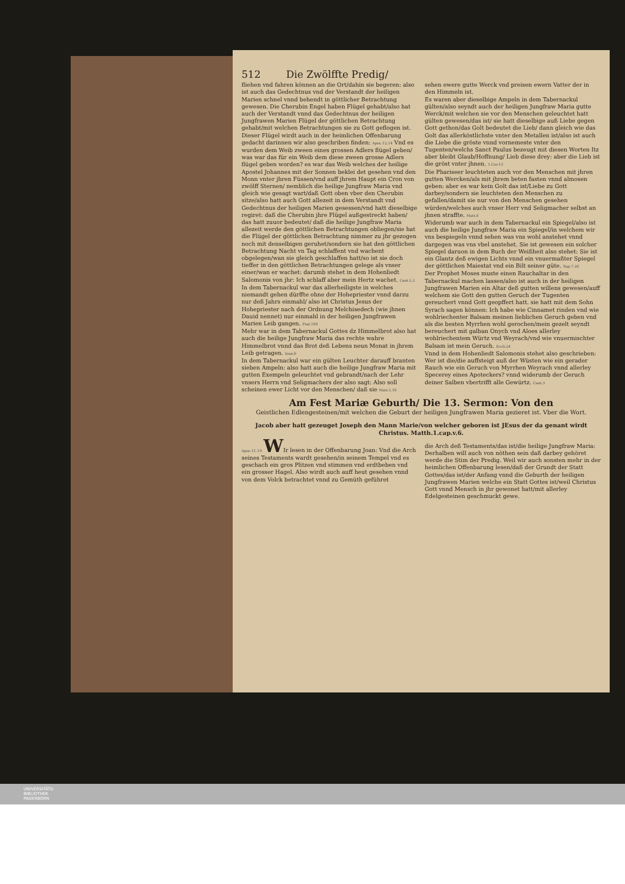512 Die Zwölffte Predig/
fliehen vnd fahren können an die Ort/dahin sie begeren: also ist auch das Gedechtnus vnd der Verstandt der heiligen Marien schnel vnnd behendt in göttlicher Betrachtung gewesen. Die Cherubin Engel haben Flügel gehabt/also hat auch der Verstandt vnnd das Gedechtnus der heiligen Jungfrawen Marien Flügel der göttlichen Betrachtung gehabt/mit welchen Betrachtungen sie zu Gott geflogen ist. Dieser Flügel wirdt auch in der heimlichen Offenbarung gedacht darinnen wir also geschriben finden: Apoc.12.14 Vnd es wurden dem Weib zween eines grossen Adlers flügel geben/ was war das für ein Weib dem diese zween grosse Adlers flügel geben worden? es war das Weib welches der heilige Apostel Johannes mit der Sonnen beklei det gesehen vnd den Monn vnter jhren Füssen/vnd auff jhrem Haupt ein Cron von zwölff Sternen/ nemblich die heilige Jungfraw Maria vnd gleich wie gesagt wart/daß Gott oben vber den Cherubin sitze/also hatt auch Gott allezeit in dem Verstandt vnd Gedechtnus der heiligen Marien gesessen/vnd hatt dieselbige regiret: daß die Cherubin jhre Flügel außgestreckt haben/ das hatt zuuor bedeutet/ daß die heilige Jungfraw Maria allezeit werde den göttlichen Betrachtungen obliegen/sie hat die Flügel der göttlichen Betrachtung nimmer zu jhr gezogen noch mit denselbigen geruhet/sondern sie hat den göttlichen Betrachtung Nacht vn Tag schlaffent vnd wachent obgelegen/wan sie gleich geschlaffen hatt/so ist sie doch tieffer in den göttlichen Betrachtungen gelege als vnser einer/wan er wachet: darumb stehet in dem Hohenliedt Salomonis von jhr: Ich schlaff aber mein Hertz wachet. Cant.5.2
In dem Tabernackul war das allerheiligste in welches niemandt gehen dürffte ohne der Hohepriester vnnd darzu nur deß Jahrs einmahl/ also ist Christus Jesus der Hohepriester nach der Ordnung Melchisedech (wie jhnen Dauid nennet) nur einmahl in der heiligen Jungfrawen Marien Leib gangen. Psal.109
Mehr war in dem Tabernackul Gottes dz Himmelbrot also hat auch die heilige Jungfraw Maria das rechte wahre Himmelbrot vnnd das Brot deß Lebens neun Monat in jhrem Leib getragen. Ioan.6
In dem Tabernackul war ein gülten Leuchter darauff branten sieben Ampeln: also hatt auch die heilige Jungfraw Maria mit gutten Exempeln geleuchtet vnd gebrandt/nach der Lehr vnsers Herrn vnd Seligmachers der also sagt: Also soll scheinen ewer Licht vor den Menschen/ daß sie Matt.5.16
sehen ewere gutte Werck vnd preisen ewern Vatter der in den Himmeln ist.
Es waren aber dieselbige Ampeln in dem Tabernackul gülten/also seyndt auch der heiligen Jungfraw Maria gutte Werck/mit welchen sie vor den Menschen geleuchtet hatt gülten gewesen/das ist/ sie hatt dieselbige auß Liebe gegen Gott gethon/das Golt bedeutet die Lieb/ dann gleich wie das Golt das allerköstlichste vnter den Metallen ist/also ist auch die Liebe die gröste vnnd vornemeste vnter den Tugenten/welchs Sanct Paulus bezeugt mit diesen Worten Itz aber bleibt Glaub/Hoffnung/ Lieb diese drey: aber die Lieb ist die gröst vnter jhnen. 1.Cor.13
Die Phariseer leuchteten auch vor den Menschen mit jhren gutten Wercken/als mit jhrem beten fasten vnnd almosen geben: aber es war kein Golt das ist/Liebe zu Gott darbey/sondern sie leuchteten den Menschen zu gefallen/damit sie nur von den Menschen gesehen würden/welches auch vnser Herr vnd Seligmacher selbst an jhnen straffte. Matt.6
Widerumb war auch in dem Tabernackul ein Spiegel/also ist auch die heilige Jungfraw Maria ein Spiegel/in welchem wir vns bespiegeln vnnd sehen was vns wohl anstehet vnnd dargegen was vns vbel anstehet. Sie ist gewesen ein solcher Spiegel daruon in dem Buch der Weißheit also stehet: Sie ist ein Glantz deß ewigen Lichts vnnd ein vnuermaßter Spiegel der göttlichen Maiestat vnd ein Bilt seiner güte. Sap.7.26
Der Prophet Moses muste einen Rauchaltar in den Tabernackul machen lassen/also ist auch in der heiligen Jungfrawen Marien ein Altar deß gutten willens gewesen/auff welchem sie Gott den gutten Geruch der Tugenten gereuchert vnnd Gott geopffert hatt. sie hatt mit dem Sohn Syrach sagen können: Ich habe wie Cinnamet rinden vnd wie wohlriechenter Balsam meinen lieblichen Geruch geben vnd als die besten Myrrhen wohl gerochen/mein gezelt seyndt bereuchert mit galban Onych vnd Aloes allerley wohlriechentem Würtz vnd Weyrach/vnd wie vnuermischter Balsam ist mein Geruch. Eccli.24
Vnnd in dem Hohenliedt Salomonis stehet also geschrieben: Wer ist die/die auffsteigt auß der Wüsten wie ein gerader Rauch wie ein Geruch von Myrrhen Weyrach vnnd allerley Specerey eines Apoteckers? vnnd widerumb der Geruch deiner Salben vbertrifft alle Gewürtz. Cant.3
Am Fest Mariæ Geburth/ Die 13. Sermon: Von den
Geistlichen Edlengesteinen/mit welchen die Geburt der heiligen Jungfrawen Maria gezieret ist. Vber die Wort.
Jacob aber hatt gezeuget Joseph den Mann Marie/von welcher geboren ist JEsus der da genant wirdt Christus. Matth.1.cap.v.6.
Apoc.11.19 WIr lesen in der Offenbarung Joan: Vnd die Arch seines Testaments wardt gesehen/in seinem Tempel vnd es geschach ein gros Plitzen vnd stimmen vnd erdtbeben vnd ein grosser Hagel. Also wirdt auch auff heut gesehen vnnd von dem Volck betrachtet vnnd zu Gemüth geführet
die Arch deß Testaments/das ist/die heilige Jungfraw Maria: Derhalben will auch von nöthen sein daß darbey gehöret werde die Stim der Predig. Weil wir auch sonsten mehr in der heimlichen Offenbarung lesen/daß der Grundt der Statt Gottes/das ist/der Anfang vnnd die Geburth der heiligen Jungfrawen Marien welche ein Statt Gottes ist/weil Christus Gott vnnd Mensch in jhr gewonet hatt/mit allerley Edelgesteinen geschmuckt gewe.
UNIVERSITÄTS-
BIBLIOTHEK
PADERBORN